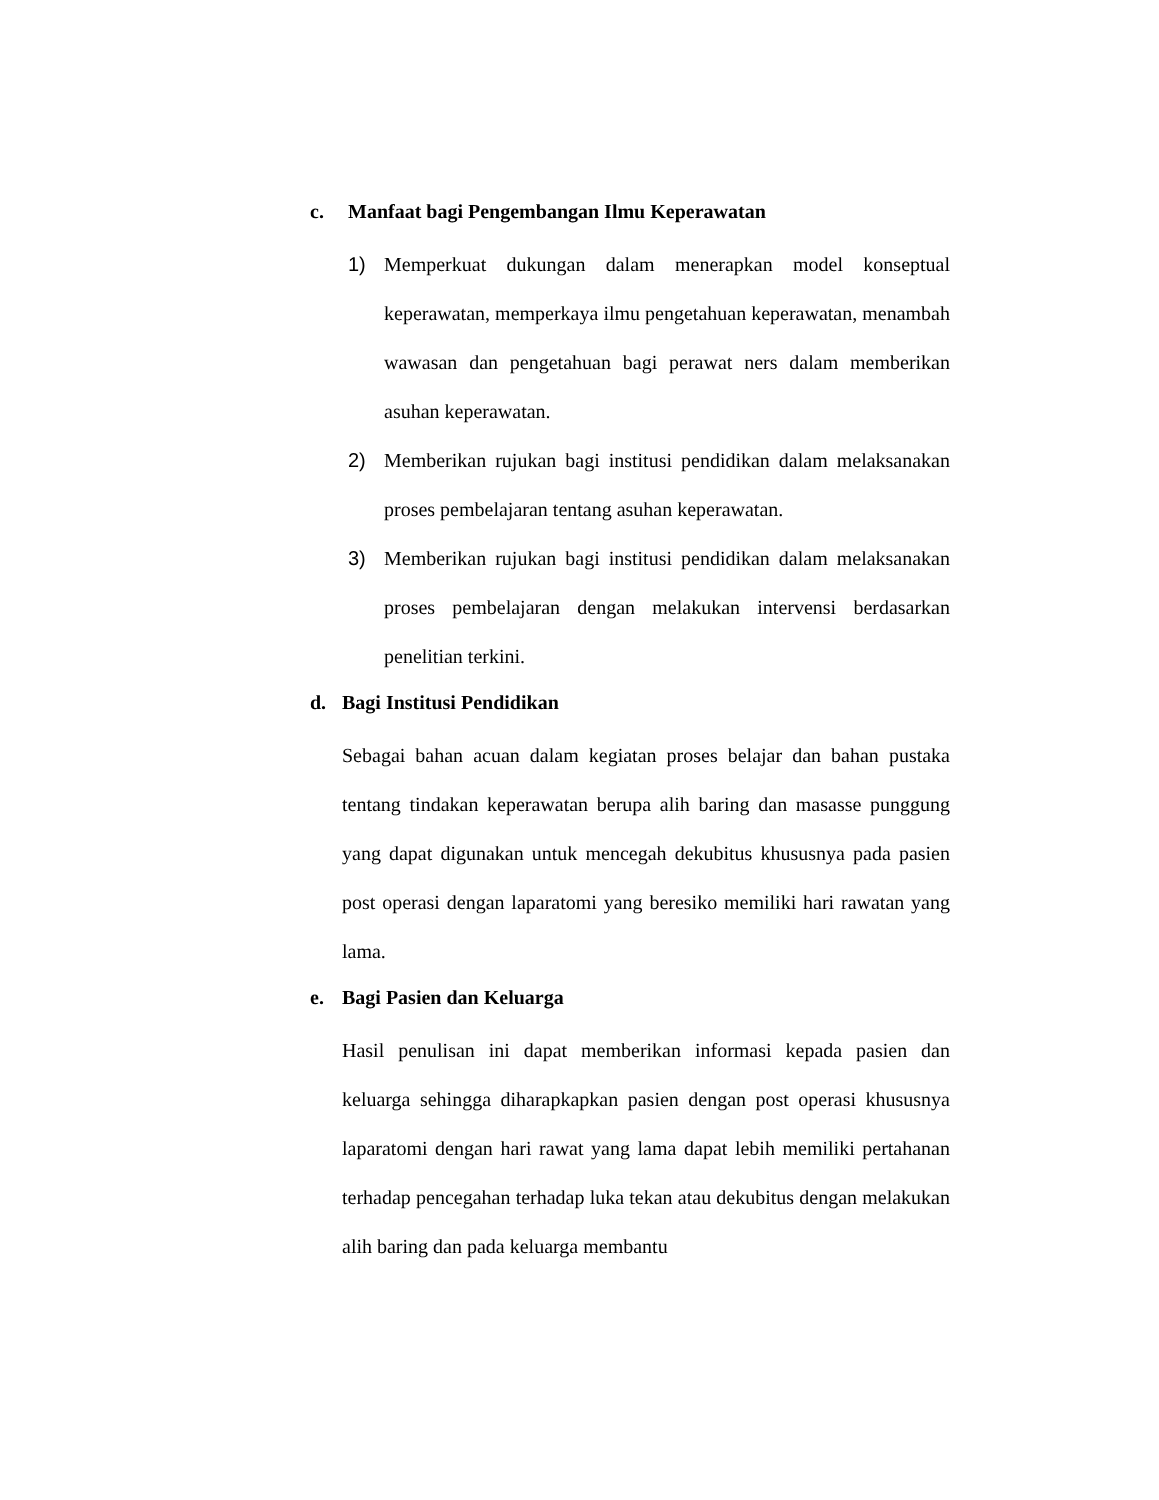c. Manfaat bagi Pengembangan Ilmu Keperawatan
1) Memperkuat dukungan dalam menerapkan model konseptual keperawatan, memperkaya ilmu pengetahuan keperawatan, menambah wawasan dan pengetahuan bagi perawat ners dalam memberikan asuhan keperawatan.
2) Memberikan rujukan bagi institusi pendidikan dalam melaksanakan proses pembelajaran tentang asuhan keperawatan.
3) Memberikan rujukan bagi institusi pendidikan dalam melaksanakan proses pembelajaran dengan melakukan intervensi berdasarkan penelitian terkini.
d. Bagi Institusi Pendidikan
Sebagai bahan acuan dalam kegiatan proses belajar dan bahan pustaka tentang tindakan keperawatan berupa alih baring dan masasse punggung yang dapat digunakan untuk mencegah dekubitus khususnya pada pasien post operasi dengan laparatomi yang beresiko memiliki hari rawatan yang lama.
e. Bagi Pasien dan Keluarga
Hasil penulisan ini dapat memberikan informasi kepada pasien dan keluarga sehingga diharapkapkan pasien dengan post operasi khususnya laparatomi dengan hari rawat yang lama dapat lebih memiliki pertahanan terhadap pencegahan terhadap luka tekan atau dekubitus dengan melakukan alih baring dan pada keluarga membantu